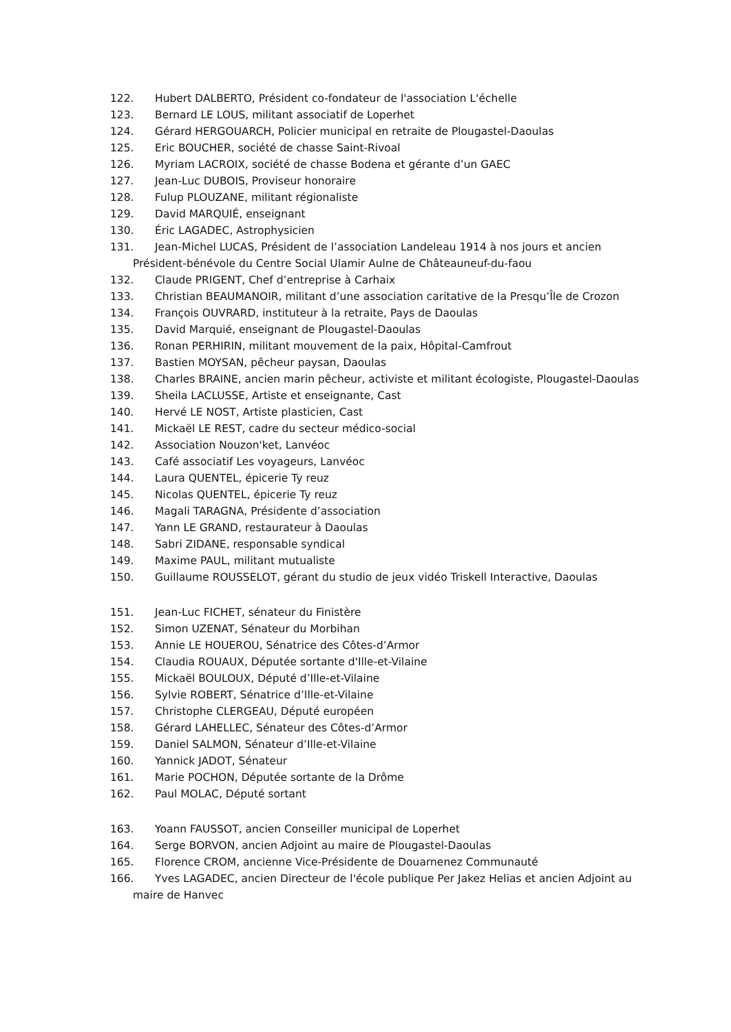122. Hubert DALBERTO, Président co-fondateur de l'association L'échelle
123. Bernard LE LOUS, militant associatif de Loperhet
124. Gérard HERGOUARCH, Policier municipal en retraite de Plougastel-Daoulas
125. Eric BOUCHER, société de chasse Saint-Rivoal
126. Myriam LACROIX, société de chasse Bodena et gérante d’un GAEC
127. Jean-Luc DUBOIS, Proviseur honoraire
128. Fulup PLOUZANE, militant régionaliste
129. David MARQUIÉ, enseignant
130. Éric LAGADEC, Astrophysicien
131. Jean-Michel LUCAS, Président de l’association Landeleau 1914 à nos jours et ancien Président-bénévole du Centre Social Ulamir Aulne de Châteauneuf-du-faou
132. Claude PRIGENT, Chef d’entreprise à Carhaix
133. Christian BEAUMANOIR, militant d’une association caritative de la Presqu’Île de Crozon
134. François OUVRARD, instituteur à la retraite, Pays de Daoulas
135. David Marquié, enseignant de Plougastel-Daoulas
136. Ronan PERHIRIN, militant mouvement de la paix, Hôpital-Camfrout
137. Bastien MOYSAN, pêcheur paysan, Daoulas
138. Charles BRAINE, ancien marin pêcheur, activiste et militant écologiste, Plougastel-Daoulas
139. Sheila LACLUSSE, Artiste et enseignante, Cast
140. Hervé LE NOST, Artiste plasticien, Cast
141. Mickaël LE REST, cadre du secteur médico-social
142. Association Nouzon'ket, Lanvéoc
143. Café associatif Les voyageurs, Lanvéoc
144. Laura QUENTEL, épicerie Ty reuz
145. Nicolas QUENTEL, épicerie Ty reuz
146. Magali TARAGNA, Présidente d’association
147. Yann LE GRAND, restaurateur à Daoulas
148. Sabri ZIDANE, responsable syndical
149. Maxime PAUL, militant mutualiste
150. Guillaume ROUSSELOT, gérant du studio de jeux vidéo Triskell Interactive, Daoulas
151. Jean-Luc FICHET, sénateur du Finistère
152. Simon UZENAT, Sénateur du Morbihan
153. Annie LE HOUEROU, Sénatrice des Côtes-d’Armor
154. Claudia ROUAUX, Députée sortante d'Ille-et-Vilaine
155. Mickaël BOULOUX, Député d’Ille-et-Vilaine
156. Sylvie ROBERT, Sénatrice d’Ille-et-Vilaine
157. Christophe CLERGEAU, Député européen
158. Gérard LAHELLEC, Sénateur des Côtes-d’Armor
159. Daniel SALMON, Sénateur d’Ille-et-Vilaine
160. Yannick JADOT, Sénateur
161. Marie POCHON, Députée sortante de la Drôme
162. Paul MOLAC, Député sortant
163. Yoann FAUSSOT, ancien Conseiller municipal de Loperhet
164. Serge BORVON, ancien Adjoint au maire de Plougastel-Daoulas
165. Florence CROM, ancienne Vice-Présidente de Douarnenez Communauté
166. Yves LAGADEC, ancien Directeur de l'école publique Per Jakez Helias et ancien Adjoint au maire de Hanvec